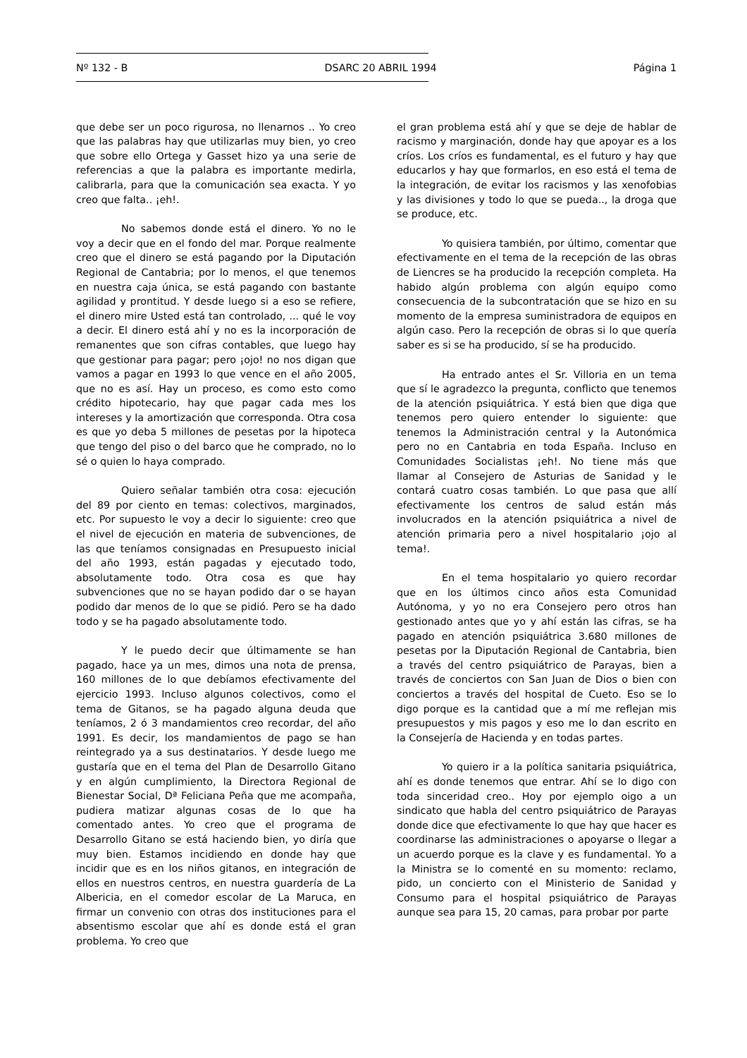Nº 132 - B DSARC 20 ABRIL 1994 Página 1
que debe ser un poco rigurosa, no llenarnos .. Yo creo que las palabras hay que utilizarlas muy bien, yo creo que sobre ello Ortega y Gasset hizo ya una serie de referencias a que la palabra es importante medirla, calibrarla, para que la comunicación sea exacta. Y yo creo que falta.. ¡eh!.
No sabemos donde está el dinero. Yo no le voy a decir que en el fondo del mar. Porque realmente creo que el dinero se está pagando por la Diputación Regional de Cantabria; por lo menos, el que tenemos en nuestra caja única, se está pagando con bastante agilidad y prontitud. Y desde luego si a eso se refiere, el dinero mire Usted está tan controlado, ... qué le voy a decir. El dinero está ahí y no es la incorporación de remanentes que son cifras contables, que luego hay que gestionar para pagar; pero ¡ojo! no nos digan que vamos a pagar en 1993 lo que vence en el año 2005, que no es así. Hay un proceso, es como esto como crédito hipotecario, hay que pagar cada mes los intereses y la amortización que corresponda. Otra cosa es que yo deba 5 millones de pesetas por la hipoteca que tengo del piso o del barco que he comprado, no lo sé o quien lo haya comprado.
Quiero señalar también otra cosa: ejecución del 89 por ciento en temas: colectivos, marginados, etc. Por supuesto le voy a decir lo siguiente: creo que el nivel de ejecución en materia de subvenciones, de las que teníamos consignadas en Presupuesto inicial del año 1993, están pagadas y ejecutado todo, absolutamente todo. Otra cosa es que hay subvenciones que no se hayan podido dar o se hayan podido dar menos de lo que se pidió. Pero se ha dado todo y se ha pagado absolutamente todo.
Y le puedo decir que últimamente se han pagado, hace ya un mes, dimos una nota de prensa, 160 millones de lo que debíamos efectivamente del ejercicio 1993. Incluso algunos colectivos, como el tema de Gitanos, se ha pagado alguna deuda que teníamos, 2 ó 3 mandamientos creo recordar, del año 1991. Es decir, los mandamientos de pago se han reintegrado ya a sus destinatarios. Y desde luego me gustaría que en el tema del Plan de Desarrollo Gitano y en algún cumplimiento, la Directora Regional de Bienestar Social, Dª Feliciana Peña que me acompaña, pudiera matizar algunas cosas de lo que ha comentado antes. Yo creo que el programa de Desarrollo Gitano se está haciendo bien, yo diría que muy bien. Estamos incidiendo en donde hay que incidir que es en los niños gitanos, en integración de ellos en nuestros centros, en nuestra guardería de La Albericia, en el comedor escolar de La Maruca, en firmar un convenio con otras dos instituciones para el absentismo escolar que ahí es donde está el gran problema. Yo creo que
el gran problema está ahí y que se deje de hablar de racismo y marginación, donde hay que apoyar es a los críos. Los críos es fundamental, es el futuro y hay que educarlos y hay que formarlos, en eso está el tema de la integración, de evitar los racismos y las xenofobias y las divisiones y todo lo que se pueda.., la droga que se produce, etc.
Yo quisiera también, por último, comentar que efectivamente en el tema de la recepción de las obras de Liencres se ha producido la recepción completa. Ha habido algún problema con algún equipo como consecuencia de la subcontratación que se hizo en su momento de la empresa suministradora de equipos en algún caso. Pero la recepción de obras si lo que quería saber es si se ha producido, sí se ha producido.
Ha entrado antes el Sr. Villoria en un tema que sí le agradezco la pregunta, conflicto que tenemos de la atención psiquiátrica. Y está bien que diga que tenemos pero quiero entender lo siguiente: que tenemos la Administración central y la Autonómica pero no en Cantabria en toda España. Incluso en Comunidades Socialistas ¡eh!. No tiene más que llamar al Consejero de Asturias de Sanidad y le contará cuatro cosas también. Lo que pasa que allí efectivamente los centros de salud están más involucrados en la atención psiquiátrica a nivel de atención primaria pero a nivel hospitalario ¡ojo al tema!.
En el tema hospitalario yo quiero recordar que en los últimos cinco años esta Comunidad Autónoma, y yo no era Consejero pero otros han gestionado antes que yo y ahí están las cifras, se ha pagado en atención psiquiátrica 3.680 millones de pesetas por la Diputación Regional de Cantabria, bien a través del centro psiquiátrico de Parayas, bien a través de conciertos con San Juan de Dios o bien con conciertos a través del hospital de Cueto. Eso se lo digo porque es la cantidad que a mí me reflejan mis presupuestos y mis pagos y eso me lo dan escrito en la Consejería de Hacienda y en todas partes.
Yo quiero ir a la política sanitaria psiquiátrica, ahí es donde tenemos que entrar. Ahí se lo digo con toda sinceridad creo.. Hoy por ejemplo oigo a un sindicato que habla del centro psiquiátrico de Parayas donde dice que efectivamente lo que hay que hacer es coordinarse las administraciones o apoyarse o llegar a un acuerdo porque es la clave y es fundamental. Yo a la Ministra se lo comenté en su momento: reclamo, pido, un concierto con el Ministerio de Sanidad y Consumo para el hospital psiquiátrico de Parayas aunque sea para 15, 20 camas, para probar por parte